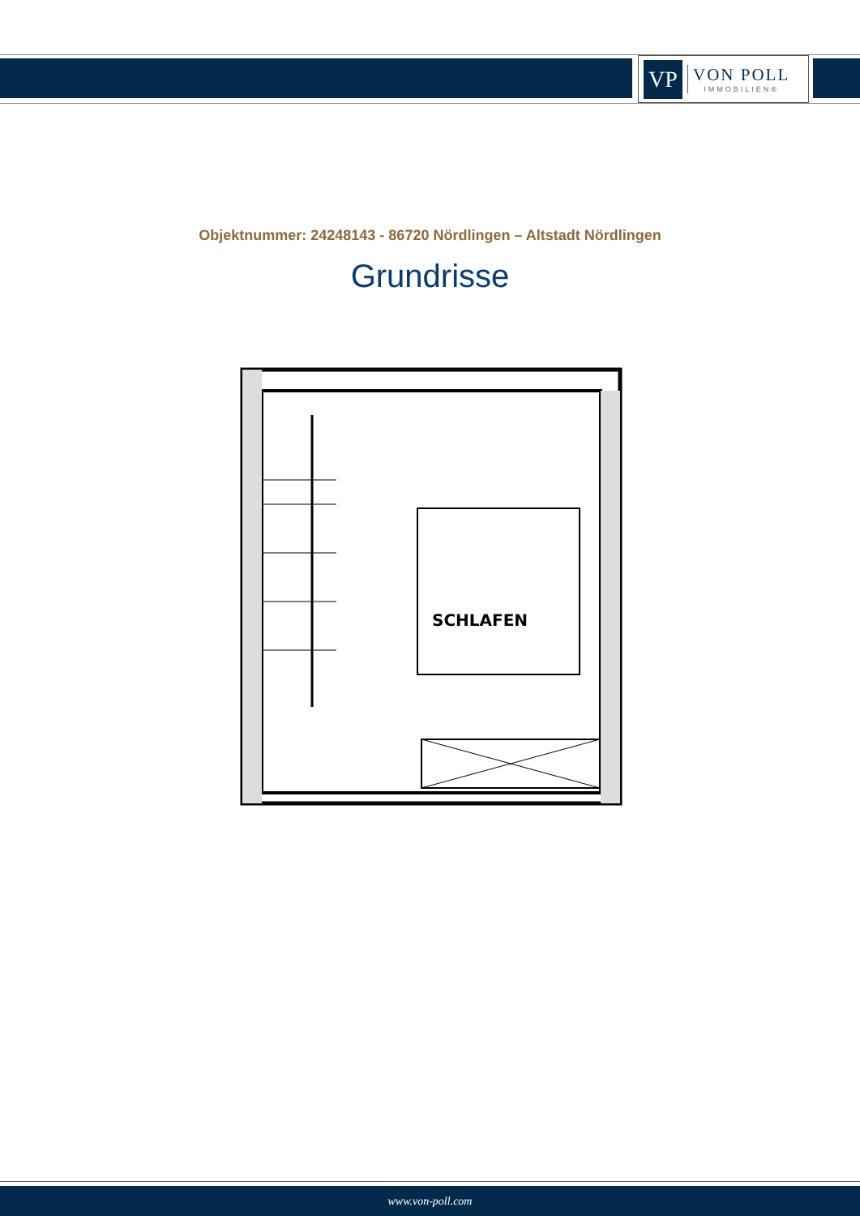VP
VON POLL
IMMOBILIEN®
Objektnummer: 24248143 - 86720 Nördlingen – Altstadt Nördlingen
Grundrisse
SCHLAFEN
www.von-poll.com